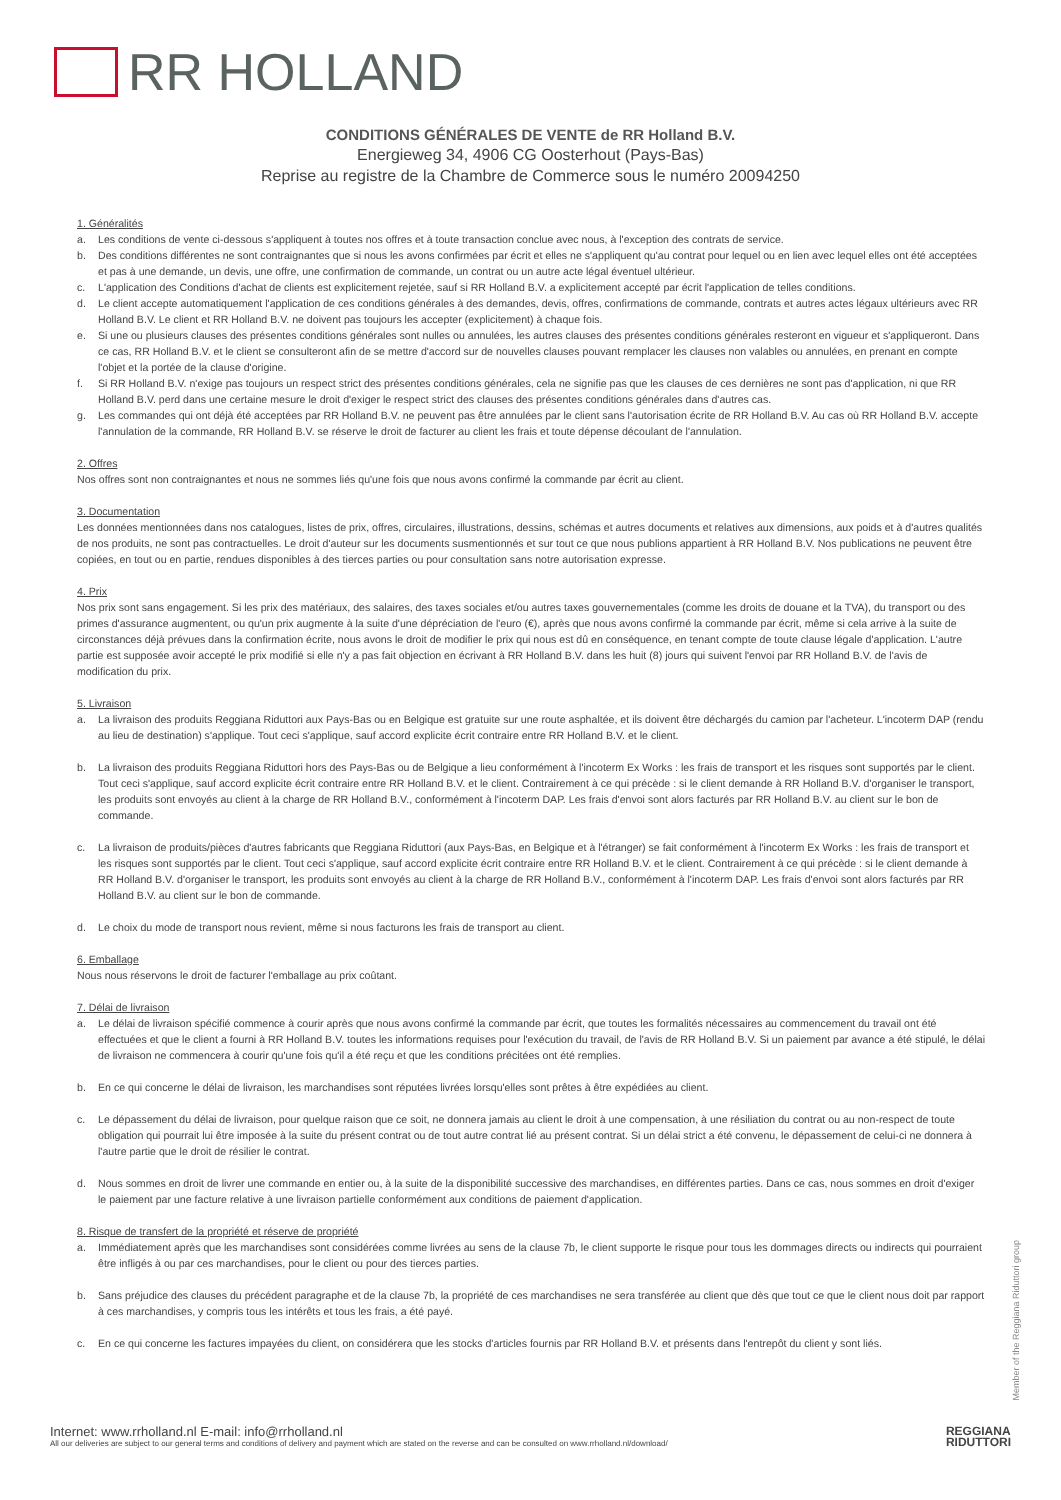RR HOLLAND
CONDITIONS GÉNÉRALES DE VENTE de RR Holland B.V.
Energieweg 34, 4906 CG Oosterhout (Pays-Bas)
Reprise au registre de la Chambre de Commerce sous le numéro 20094250
1. Généralités
a. Les conditions de vente ci-dessous s'appliquent à toutes nos offres et à toute transaction conclue avec nous, à l'exception des contrats de service.
b. Des conditions différentes ne sont contraignantes que si nous les avons confirmées par écrit et elles ne s'appliquent qu'au contrat pour lequel ou en lien avec lequel elles ont été acceptées et pas à une demande, un devis, une offre, une confirmation de commande, un contrat ou un autre acte légal éventuel ultérieur.
c. L'application des Conditions d'achat de clients est explicitement rejetée, sauf si RR Holland B.V. a explicitement accepté par écrit l'application de telles conditions.
d. Le client accepte automatiquement l'application de ces conditions générales à des demandes, devis, offres, confirmations de commande, contrats et autres actes légaux ultérieurs avec RR Holland B.V. Le client et RR Holland B.V. ne doivent pas toujours les accepter (explicitement) à chaque fois.
e. Si une ou plusieurs clauses des présentes conditions générales sont nulles ou annulées, les autres clauses des présentes conditions générales resteront en vigueur et s'appliqueront. Dans ce cas, RR Holland B.V. et le client se consulteront afin de se mettre d'accord sur de nouvelles clauses pouvant remplacer les clauses non valables ou annulées, en prenant en compte l'objet et la portée de la clause d'origine.
f. Si RR Holland B.V. n'exige pas toujours un respect strict des présentes conditions générales, cela ne signifie pas que les clauses de ces dernières ne sont pas d'application, ni que RR Holland B.V. perd dans une certaine mesure le droit d'exiger le respect strict des clauses des présentes conditions générales dans d'autres cas.
g. Les commandes qui ont déjà été acceptées par RR Holland B.V. ne peuvent pas être annulées par le client sans l'autorisation écrite de RR Holland B.V. Au cas où RR Holland B.V. accepte l'annulation de la commande, RR Holland B.V. se réserve le droit de facturer au client les frais et toute dépense découlant de l'annulation.
2. Offres
Nos offres sont non contraignantes et nous ne sommes liés qu'une fois que nous avons confirmé la commande par écrit au client.
3. Documentation
Les données mentionnées dans nos catalogues, listes de prix, offres, circulaires, illustrations, dessins, schémas et autres documents et relatives aux dimensions, aux poids et à d'autres qualités de nos produits, ne sont pas contractuelles. Le droit d'auteur sur les documents susmentionnés et sur tout ce que nous publions appartient à RR Holland B.V. Nos publications ne peuvent être copiées, en tout ou en partie, rendues disponibles à des tierces parties ou pour consultation sans notre autorisation expresse.
4. Prix
Nos prix sont sans engagement. Si les prix des matériaux, des salaires, des taxes sociales et/ou autres taxes gouvernementales (comme les droits de douane et la TVA), du transport ou des primes d'assurance augmentent, ou qu'un prix augmente à la suite d'une dépréciation de l'euro (€), après que nous avons confirmé la commande par écrit, même si cela arrive à la suite de circonstances déjà prévues dans la confirmation écrite, nous avons le droit de modifier le prix qui nous est dû en conséquence, en tenant compte de toute clause légale d'application. L'autre partie est supposée avoir accepté le prix modifié si elle n'y a pas fait objection en écrivant à RR Holland B.V. dans les huit (8) jours qui suivent l'envoi par RR Holland B.V. de l'avis de modification du prix.
5. Livraison
a. La livraison des produits Reggiana Riduttori aux Pays-Bas ou en Belgique est gratuite sur une route asphaltée, et ils doivent être déchargés du camion par l'acheteur. L'incoterm DAP (rendu au lieu de destination) s'applique. Tout ceci s'applique, sauf accord explicite écrit contraire entre RR Holland B.V. et le client.
b. La livraison des produits Reggiana Riduttori hors des Pays-Bas ou de Belgique a lieu conformément à l'incoterm Ex Works : les frais de transport et les risques sont supportés par le client. Tout ceci s'applique, sauf accord explicite écrit contraire entre RR Holland B.V. et le client. Contrairement à ce qui précède : si le client demande à RR Holland B.V. d'organiser le transport, les produits sont envoyés au client à la charge de RR Holland B.V., conformément à l'incoterm DAP. Les frais d'envoi sont alors facturés par RR Holland B.V. au client sur le bon de commande.
c. La livraison de produits/pièces d'autres fabricants que Reggiana Riduttori (aux Pays-Bas, en Belgique et à l'étranger) se fait conformément à l'incoterm Ex Works : les frais de transport et les risques sont supportés par le client. Tout ceci s'applique, sauf accord explicite écrit contraire entre RR Holland B.V. et le client. Contrairement à ce qui précède : si le client demande à RR Holland B.V. d'organiser le transport, les produits sont envoyés au client à la charge de RR Holland B.V., conformément à l'incoterm DAP. Les frais d'envoi sont alors facturés par RR Holland B.V. au client sur le bon de commande.
d. Le choix du mode de transport nous revient, même si nous facturons les frais de transport au client.
6. Emballage
Nous nous réservons le droit de facturer l'emballage au prix coûtant.
7. Délai de livraison
a. Le délai de livraison spécifié commence à courir après que nous avons confirmé la commande par écrit, que toutes les formalités nécessaires au commencement du travail ont été effectuées et que le client a fourni à RR Holland B.V. toutes les informations requises pour l'exécution du travail, de l'avis de RR Holland B.V. Si un paiement par avance a été stipulé, le délai de livraison ne commencera à courir qu'une fois qu'il a été reçu et que les conditions précitées ont été remplies.
b. En ce qui concerne le délai de livraison, les marchandises sont réputées livrées lorsqu'elles sont prêtes à être expédiées au client.
c. Le dépassement du délai de livraison, pour quelque raison que ce soit, ne donnera jamais au client le droit à une compensation, à une résiliation du contrat ou au non-respect de toute obligation qui pourrait lui être imposée à la suite du présent contrat ou de tout autre contrat lié au présent contrat. Si un délai strict a été convenu, le dépassement de celui-ci ne donnera à l'autre partie que le droit de résilier le contrat.
d. Nous sommes en droit de livrer une commande en entier ou, à la suite de la disponibilité successive des marchandises, en différentes parties. Dans ce cas, nous sommes en droit d'exiger le paiement par une facture relative à une livraison partielle conformément aux conditions de paiement d'application.
8. Risque de transfert de la propriété et réserve de propriété
a. Immédiatement après que les marchandises sont considérées comme livrées au sens de la clause 7b, le client supporte le risque pour tous les dommages directs ou indirects qui pourraient être infligés à ou par ces marchandises, pour le client ou pour des tierces parties.
b. Sans préjudice des clauses du précédent paragraphe et de la clause 7b, la propriété de ces marchandises ne sera transférée au client que dès que tout ce que le client nous doit par rapport à ces marchandises, y compris tous les intérêts et tous les frais, a été payé.
c. En ce qui concerne les factures impayées du client, on considérera que les stocks d'articles fournis par RR Holland B.V. et présents dans l'entrepôt du client y sont liés.
Member of the Reggiana Riduttori group
Internet: www.rrholland.nl E-mail: info@rrholland.nl
All our deliveries are subject to our general terms and conditions of delivery and payment which are stated on the reverse and can be consulted on www.rrholland.nl/download/
REGGIANA
RIDUTTORI